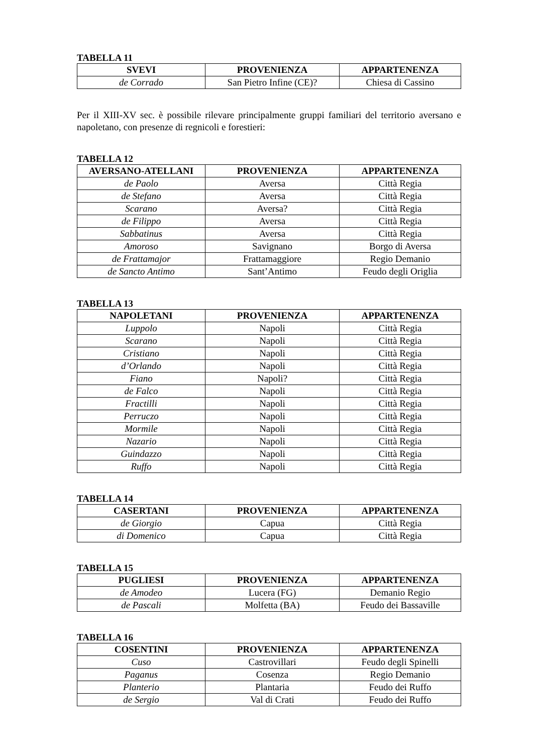TABELLA 11
| SVEVI | PROVENIENZA | APPARTENENZA |
| --- | --- | --- |
| de Corrado | San Pietro Infine (CE)? | Chiesa di Cassino |
Per il XIII-XV sec. è possibile rilevare principalmente gruppi familiari del territorio aversano e napoletano, con presenze di regnicoli e forestieri:
TABELLA 12
| AVERSANO-ATELLANI | PROVENIENZA | APPARTENENZA |
| --- | --- | --- |
| de Paolo | Aversa | Città Regia |
| de Stefano | Aversa | Città Regia |
| Scarano | Aversa? | Città Regia |
| de Filippo | Aversa | Città Regia |
| Sabbatinus | Aversa | Città Regia |
| Amoroso | Savignano | Borgo di Aversa |
| de Frattamajor | Frattamaggiore | Regio Demanio |
| de Sancto Antimo | Sant’Antimo | Feudo degli Origlia |
TABELLA 13
| NAPOLETANI | PROVENIENZA | APPARTENENZA |
| --- | --- | --- |
| Luppolo | Napoli | Città Regia |
| Scarano | Napoli | Città Regia |
| Cristiano | Napoli | Città Regia |
| d’Orlando | Napoli | Città Regia |
| Fiano | Napoli? | Città Regia |
| de Falco | Napoli | Città Regia |
| Fractilli | Napoli | Città Regia |
| Perruczo | Napoli | Città Regia |
| Mormile | Napoli | Città Regia |
| Nazario | Napoli | Città Regia |
| Guindazzo | Napoli | Città Regia |
| Ruffo | Napoli | Città Regia |
TABELLA 14
| CASERTANI | PROVENIENZA | APPARTENENZA |
| --- | --- | --- |
| de Giorgio | Capua | Città Regia |
| di Domenico | Capua | Città Regia |
TABELLA 15
| PUGLIESI | PROVENIENZA | APPARTENENZA |
| --- | --- | --- |
| de Amodeo | Lucera (FG) | Demanio Regio |
| de Pascali | Molfetta (BA) | Feudo dei Bassaville |
TABELLA 16
| COSENTINI | PROVENIENZA | APPARTENENZA |
| --- | --- | --- |
| Cuso | Castrovillari | Feudo degli Spinelli |
| Paganus | Cosenza | Regio Demanio |
| Planterio | Plantaria | Feudo dei Ruffo |
| de Sergio | Val di Crati | Feudo dei Ruffo |